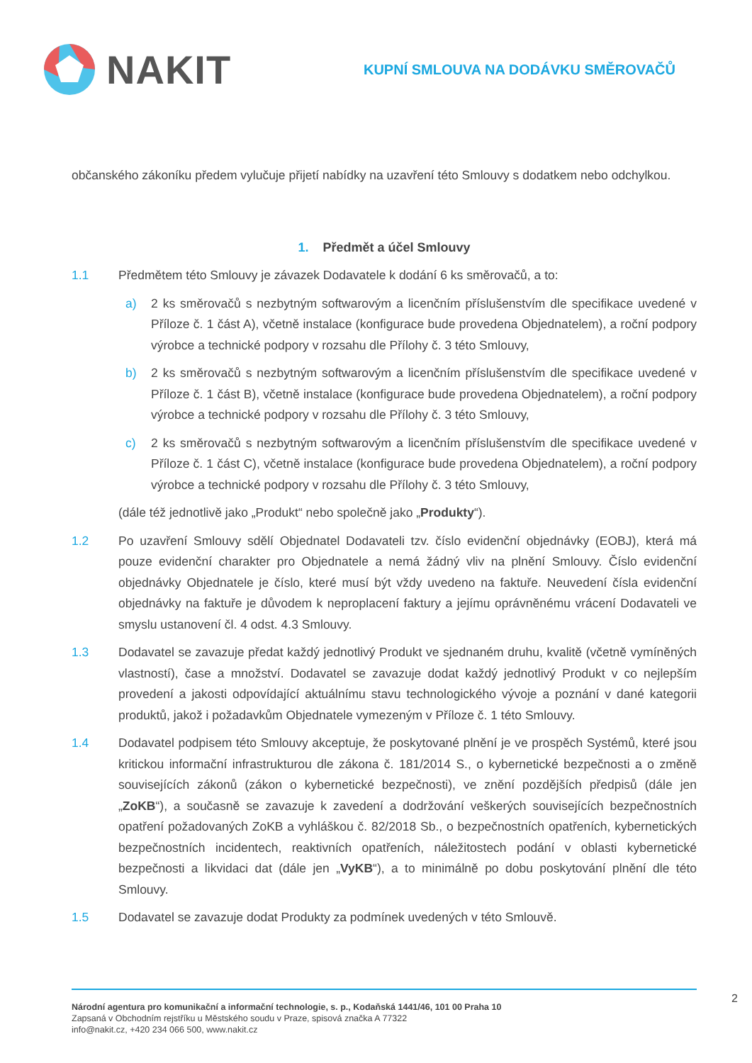NAKIT
KUPNÍ SMLOUVA NA DODÁVKU SMĚROVAČŮ
občanského zákoníku předem vylučuje přijetí nabídky na uzavření této Smlouvy s dodatkem nebo odchylkou.
1. Předmět a účel Smlouvy
1.1 Předmětem této Smlouvy je závazek Dodavatele k dodání 6 ks směrovačů, a to:
a) 2 ks směrovačů s nezbytným softwarovým a licenčním příslušenstvím dle specifikace uvedené v Příloze č. 1 část A), včetně instalace (konfigurace bude provedena Objednatelem), a roční podpory výrobce a technické podpory v rozsahu dle Přílohy č. 3 této Smlouvy,
b) 2 ks směrovačů s nezbytným softwarovým a licenčním příslušenstvím dle specifikace uvedené v Příloze č. 1 část B), včetně instalace (konfigurace bude provedena Objednatelem), a roční podpory výrobce a technické podpory v rozsahu dle Přílohy č. 3 této Smlouvy,
c) 2 ks směrovačů s nezbytným softwarovým a licenčním příslušenstvím dle specifikace uvedené v Příloze č. 1 část C), včetně instalace (konfigurace bude provedena Objednatelem), a roční podpory výrobce a technické podpory v rozsahu dle Přílohy č. 3 této Smlouvy,
(dále též jednotlivě jako „Produkt“ nebo společně jako „Produkty“).
1.2 Po uzavření Smlouvy sdělí Objednatel Dodavateli tzv. číslo evidenční objednávky (EOBJ), která má pouze evidenční charakter pro Objednatele a nemá žádný vliv na plnění Smlouvy. Číslo evidenční objednávky Objednatele je číslo, které musí být vždy uvedeno na faktuře. Neuvedení čísla evidenční objednávky na faktuře je důvodem k neproplacení faktury a jejímu oprávněnému vrácení Dodavateli ve smyslu ustanovení čl. 4 odst. 4.3 Smlouvy.
1.3 Dodavatel se zavazuje předat každý jednotlivý Produkt ve sjednaném druhu, kvalitě (včetně vymíněných vlastností), čase a množství. Dodavatel se zavazuje dodat každý jednotlivý Produkt v co nejlepším provedení a jakosti odpovídající aktuálnímu stavu technologického vývoje a poznání v dané kategorii produktů, jakož i požadavkům Objednatele vymezeným v Příloze č. 1 této Smlouvy.
1.4 Dodavatel podpisem této Smlouvy akceptuje, že poskytované plnění je ve prospěch Systémů, které jsou kritickou informační infrastrukturou dle zákona č. 181/2014 S., o kybernetické bezpečnosti a o změně souvisejících zákonů (zákon o kybernetické bezpečnosti), ve znění pozdějších předpisů (dále jen „ZoKB“), a současně se zavazuje k zavedení a dodržování veškerých souvisejících bezpečnostních opatření požadovaných ZoKB a vyhláškou č. 82/2018 Sb., o bezpečnostních opatřeních, kybernetických bezpečnostních incidentech, reaktivních opatřeních, náležitostech podání v oblasti kybernetické bezpečnosti a likvidaci dat (dále jen „VyKB“), a to minimálně po dobu poskytování plnění dle této Smlouvy.
1.5 Dodavatel se zavazuje dodat Produkty za podmínek uvedených v této Smlouvě.
Národní agentura pro komunikační a informační technologie, s. p., Kodaňská 1441/46, 101 00 Praha 10
Zapsaná v Obchodním rejstříku u Městského soudu v Praze, spisová značka A 77322
info@nakit.cz, +420 234 066 500, www.nakit.cz
2